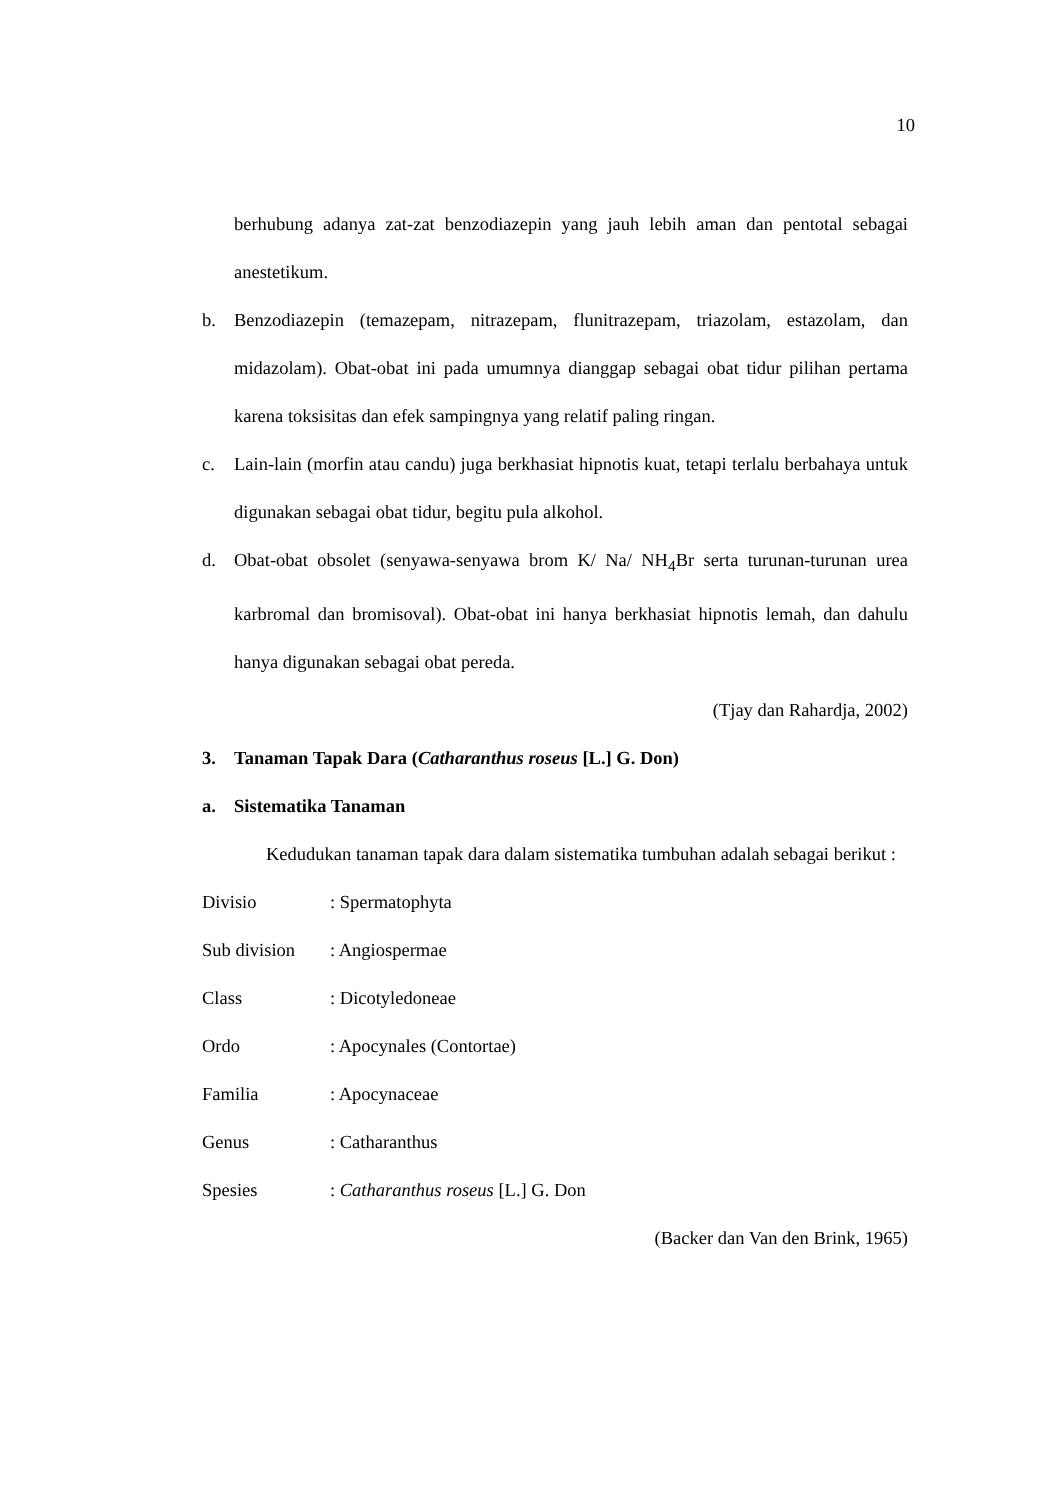10
berhubung adanya zat-zat benzodiazepin yang jauh lebih aman dan pentotal sebagai anestetikum.
b. Benzodiazepin (temazepam, nitrazepam, flunitrazepam, triazolam, estazolam, dan midazolam). Obat-obat ini pada umumnya dianggap sebagai obat tidur pilihan pertama karena toksisitas dan efek sampingnya yang relatif paling ringan.
c. Lain-lain (morfin atau candu) juga berkhasiat hipnotis kuat, tetapi terlalu berbahaya untuk digunakan sebagai obat tidur, begitu pula alkohol.
d. Obat-obat obsolet (senyawa-senyawa brom K/ Na/ NH<sub>4</sub>Br serta turunan-turunan urea karbromal dan bromisoval). Obat-obat ini hanya berkhasiat hipnotis lemah, dan dahulu hanya digunakan sebagai obat pereda.
(Tjay dan Rahardja, 2002)
3. Tanaman Tapak Dara (Catharanthus roseus [L.] G. Don)
a. Sistematika Tanaman
Kedudukan tanaman tapak dara dalam sistematika tumbuhan adalah sebagai berikut :
Divisio: Spermatophyta
Sub division: Angiospermae
Class: Dicotyledoneae
Ordo: Apocynales (Contortae)
Familia: Apocynaceae
Genus: Catharanthus
Spesies: Catharanthus roseus [L.] G. Don
(Backer dan Van den Brink, 1965)